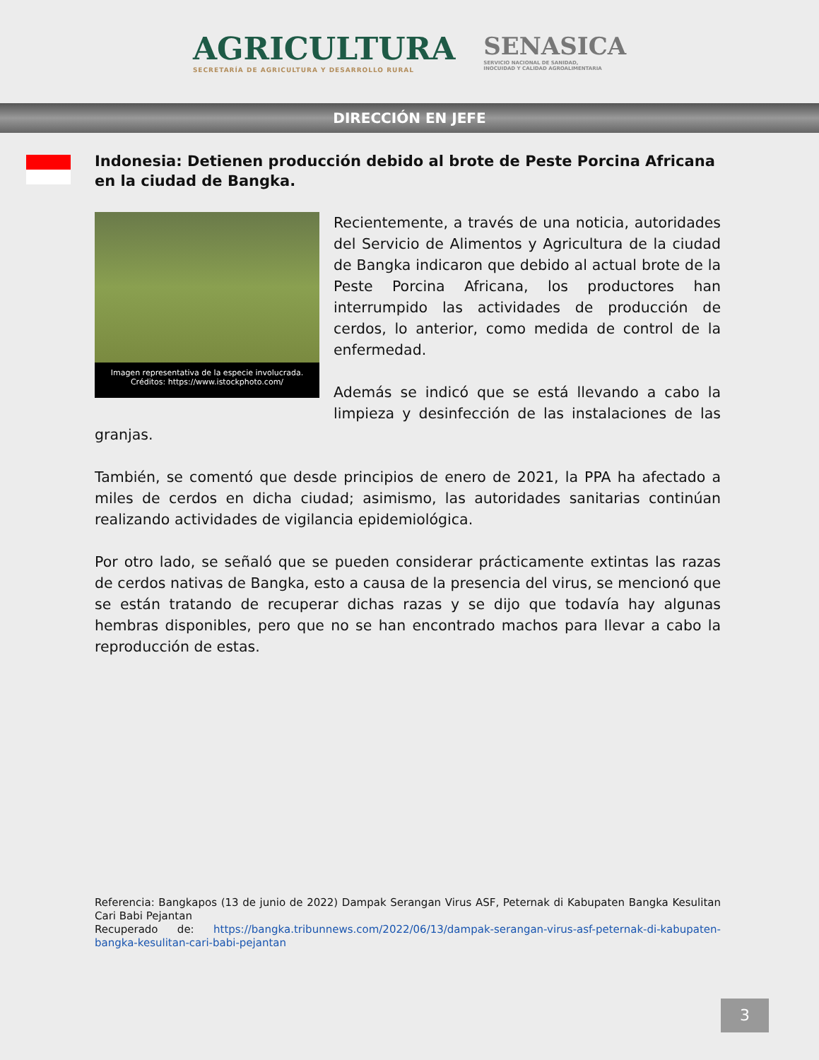AGRICULTURA
SECRETARÍA DE AGRICULTURA Y DESARROLLO RURAL
SENASICA
SERVICIO NACIONAL DE SANIDAD,
INOCUIDAD Y CALIDAD AGROALIMENTARIA
DIRECCIÓN EN JEFE
Indonesia: Detienen producción debido al brote de Peste Porcina Africana en la ciudad de Bangka.
Imagen representativa de la especie involucrada.
Créditos: https://www.istockphoto.com/
Recientemente, a través de una noticia, autoridades del Servicio de Alimentos y Agricultura de la ciudad de Bangka indicaron que debido al actual brote de la Peste Porcina Africana, los productores han interrumpido las actividades de producción de cerdos, lo anterior, como medida de control de la enfermedad.
Además se indicó que se está llevando a cabo la limpieza y desinfección de las instalaciones de las granjas.
También, se comentó que desde principios de enero de 2021, la PPA ha afectado a miles de cerdos en dicha ciudad; asimismo, las autoridades sanitarias continúan realizando actividades de vigilancia epidemiológica.
Por otro lado, se señaló que se pueden considerar prácticamente extintas las razas de cerdos nativas de Bangka, esto a causa de la presencia del virus, se mencionó que se están tratando de recuperar dichas razas y se dijo que todavía hay algunas hembras disponibles, pero que no se han encontrado machos para llevar a cabo la reproducción de estas.
Referencia: Bangkapos (13 de junio de 2022) Dampak Serangan Virus ASF, Peternak di Kabupaten Bangka Kesulitan Cari Babi Pejantan
Recuperado de: https://bangka.tribunnews.com/2022/06/13/dampak-serangan-virus-asf-peternak-di-kabupaten-bangka-kesulitan-cari-babi-pejantan
3